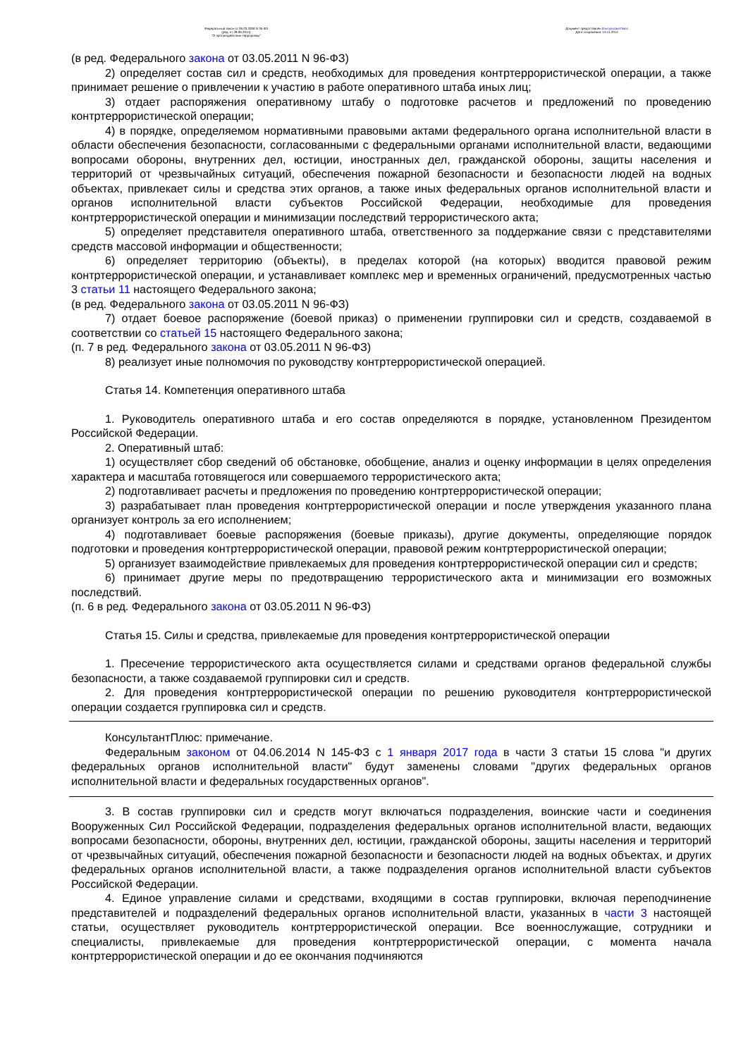Федеральный закон от 06.03.2006 N 35-ФЗ
(ред. от 28.06.2014)
"О противодействии терроризму"
Документ предоставлен КонсультантПлюс
Дата сохранения: 13.11.2014
(в ред. Федерального закона от 03.05.2011 N 96-ФЗ)
2) определяет состав сил и средств, необходимых для проведения контртеррористической операции, а также принимает решение о привлечении к участию в работе оперативного штаба иных лиц;
3) отдает распоряжения оперативному штабу о подготовке расчетов и предложений по проведению контртеррористической операции;
4) в порядке, определяемом нормативными правовыми актами федерального органа исполнительной власти в области обеспечения безопасности, согласованными с федеральными органами исполнительной власти, ведающими вопросами обороны, внутренних дел, юстиции, иностранных дел, гражданской обороны, защиты населения и территорий от чрезвычайных ситуаций, обеспечения пожарной безопасности и безопасности людей на водных объектах, привлекает силы и средства этих органов, а также иных федеральных органов исполнительной власти и органов исполнительной власти субъектов Российской Федерации, необходимые для проведения контртеррористической операции и минимизации последствий террористического акта;
5) определяет представителя оперативного штаба, ответственного за поддержание связи с представителями средств массовой информации и общественности;
6) определяет территорию (объекты), в пределах которой (на которых) вводится правовой режим контртеррористической операции, и устанавливает комплекс мер и временных ограничений, предусмотренных частью 3 статьи 11 настоящего Федерального закона;
(в ред. Федерального закона от 03.05.2011 N 96-ФЗ)
7) отдает боевое распоряжение (боевой приказ) о применении группировки сил и средств, создаваемой в соответствии со статьей 15 настоящего Федерального закона;
(п. 7 в ред. Федерального закона от 03.05.2011 N 96-ФЗ)
8) реализует иные полномочия по руководству контртеррористической операцией.
Статья 14. Компетенция оперативного штаба
1. Руководитель оперативного штаба и его состав определяются в порядке, установленном Президентом Российской Федерации.
2. Оперативный штаб:
1) осуществляет сбор сведений об обстановке, обобщение, анализ и оценку информации в целях определения характера и масштаба готовящегося или совершаемого террористического акта;
2) подготавливает расчеты и предложения по проведению контртеррористической операции;
3) разрабатывает план проведения контртеррористической операции и после утверждения указанного плана организует контроль за его исполнением;
4) подготавливает боевые распоряжения (боевые приказы), другие документы, определяющие порядок подготовки и проведения контртеррористической операции, правовой режим контртеррористической операции;
5) организует взаимодействие привлекаемых для проведения контртеррористической операции сил и средств;
6) принимает другие меры по предотвращению террористического акта и минимизации его возможных последствий.
(п. 6 в ред. Федерального закона от 03.05.2011 N 96-ФЗ)
Статья 15. Силы и средства, привлекаемые для проведения контртеррористической операции
1. Пресечение террористического акта осуществляется силами и средствами органов федеральной службы безопасности, а также создаваемой группировки сил и средств.
2. Для проведения контртеррористической операции по решению руководителя контртеррористической операции создается группировка сил и средств.
КонсультантПлюс: примечание.
Федеральным законом от 04.06.2014 N 145-ФЗ с 1 января 2017 года в части 3 статьи 15 слова "и других федеральных органов исполнительной власти" будут заменены словами "других федеральных органов исполнительной власти и федеральных государственных органов".
3. В состав группировки сил и средств могут включаться подразделения, воинские части и соединения Вооруженных Сил Российской Федерации, подразделения федеральных органов исполнительной власти, ведающих вопросами безопасности, обороны, внутренних дел, юстиции, гражданской обороны, защиты населения и территорий от чрезвычайных ситуаций, обеспечения пожарной безопасности и безопасности людей на водных объектах, и других федеральных органов исполнительной власти, а также подразделения органов исполнительной власти субъектов Российской Федерации.
4. Единое управление силами и средствами, входящими в состав группировки, включая переподчинение представителей и подразделений федеральных органов исполнительной власти, указанных в части 3 настоящей статьи, осуществляет руководитель контртеррористической операции. Все военнослужащие, сотрудники и специалисты, привлекаемые для проведения контртеррористической операции, с момента начала контртеррористической операции и до ее окончания подчиняются